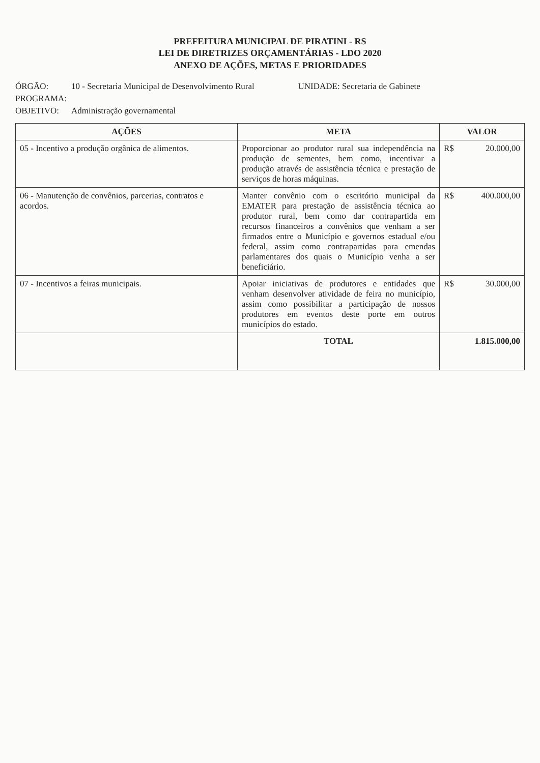PREFEITURA MUNICIPAL DE PIRATINI - RS
LEI DE DIRETRIZES ORÇAMENTÁRIAS - LDO 2020
ANEXO DE AÇÕES, METAS E PRIORIDADES
ÓRGÃO:
10 - Secretaria Municipal de Desenvolvimento Rural
UNIDADE: Secretaria de Gabinete
PROGRAMA:
OBJETIVO:
Administração governamental
| AÇÕES | META | VALOR |
| --- | --- | --- |
| 05 - Incentivo a produção orgânica de alimentos. | Proporcionar ao produtor rural sua independência na produção de sementes, bem como, incentivar a produção através de assistência técnica e prestação de serviços de horas máquinas. | R$ 20.000,00 |
| 06 - Manutenção de convênios, parcerias, contratos e acordos. | Manter convênio com o escritório municipal da EMATER para prestação de assistência técnica ao produtor rural, bem como dar contrapartida em recursos financeiros a convênios que venham a ser firmados entre o Município e governos estadual e/ou federal, assim como contrapartidas para emendas parlamentares dos quais o Município venha a ser beneficiário. | R$ 400.000,00 |
| 07 - Incentivos a feiras municipais. | Apoiar iniciativas de produtores e entidades que venham desenvolver atividade de feira no município, assim como possibilitar a participação de nossos produtores em eventos deste porte em outros municípios do estado. | R$ 30.000,00 |
| | TOTAL | 1.815.000,00 |